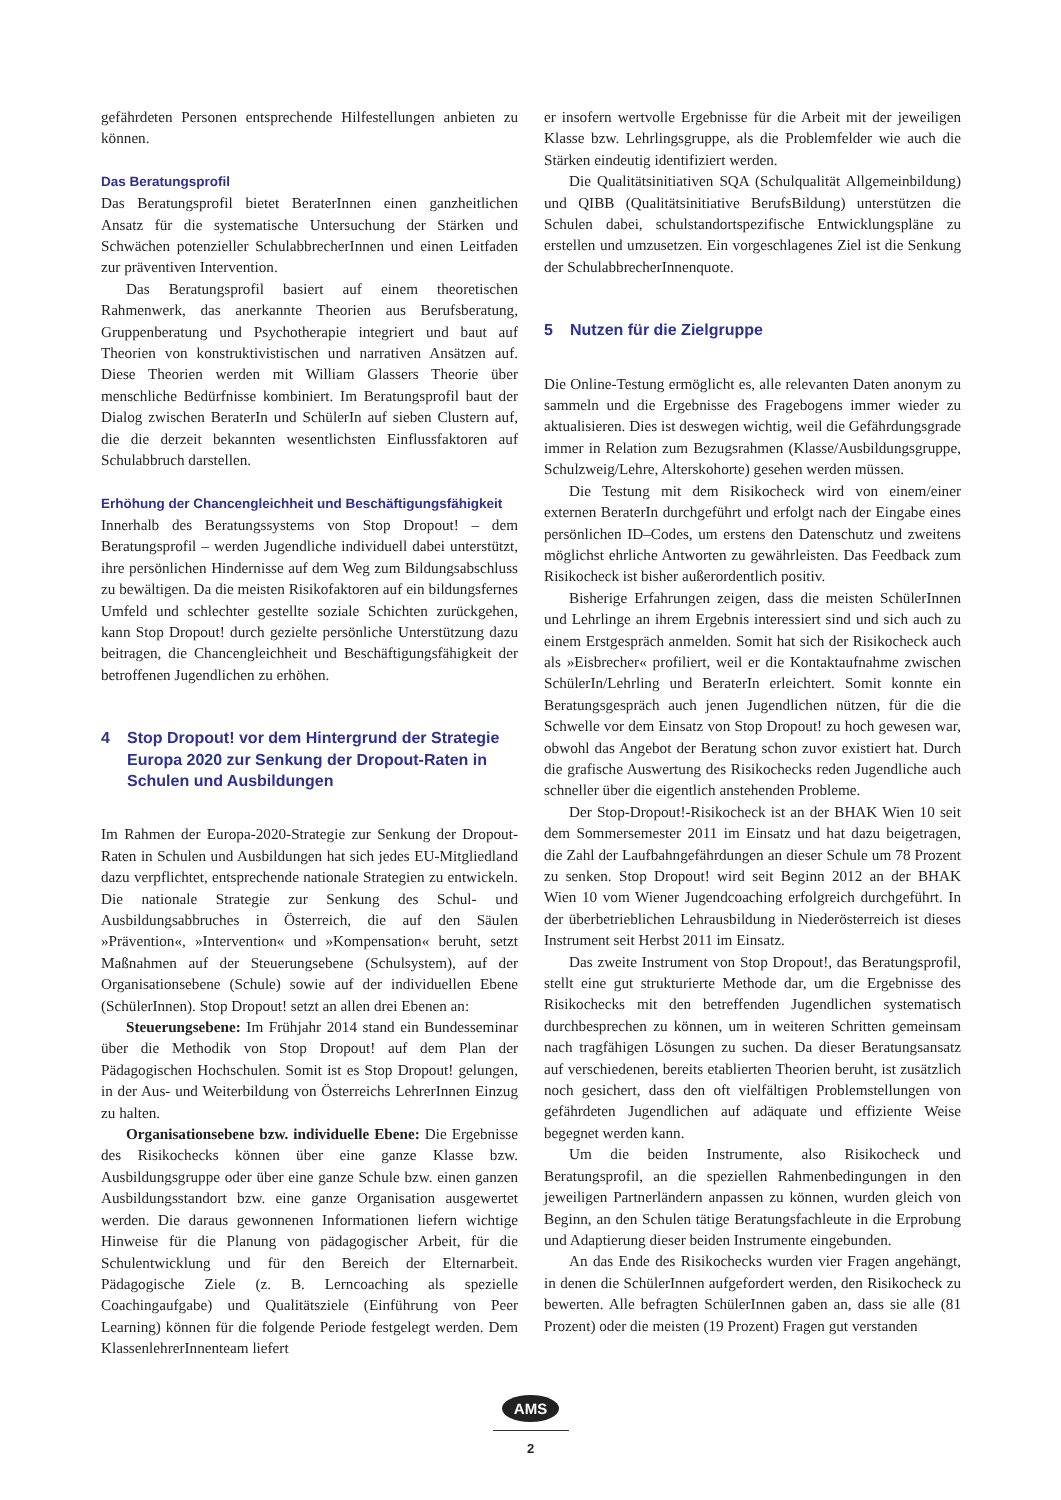gefährdeten Personen entsprechende Hilfestellungen anbieten zu können.
Das Beratungsprofil
Das Beratungsprofil bietet BeraterInnen einen ganzheitlichen Ansatz für die systematische Untersuchung der Stärken und Schwächen potenzieller SchulabbrecherInnen und einen Leitfaden zur präventiven Intervention.
Das Beratungsprofil basiert auf einem theoretischen Rahmenwerk, das anerkannte Theorien aus Berufsberatung, Gruppenberatung und Psychotherapie integriert und baut auf Theorien von konstruktivistischen und narrativen Ansätzen auf. Diese Theorien werden mit William Glassers Theorie über menschliche Bedürfnisse kombiniert. Im Beratungsprofil baut der Dialog zwischen BeraterIn und SchülerIn auf sieben Clustern auf, die die derzeit bekannten wesentlichsten Einflussfaktoren auf Schulabbruch darstellen.
Erhöhung der Chancengleichheit und Beschäftigungsfähigkeit
Innerhalb des Beratungssystems von Stop Dropout! – dem Beratungsprofil – werden Jugendliche individuell dabei unterstützt, ihre persönlichen Hindernisse auf dem Weg zum Bildungsabschluss zu bewältigen. Da die meisten Risikofaktoren auf ein bildungsfernes Umfeld und schlechter gestellte soziale Schichten zurückgehen, kann Stop Dropout! durch gezielte persönliche Unterstützung dazu beitragen, die Chancengleichheit und Beschäftigungsfähigkeit der betroffenen Jugendlichen zu erhöhen.
4 Stop Dropout! vor dem Hintergrund der Strategie Europa 2020 zur Senkung der Dropout-Raten in Schulen und Ausbildungen
Im Rahmen der Europa-2020-Strategie zur Senkung der Dropout-Raten in Schulen und Ausbildungen hat sich jedes EU-Mitgliedland dazu verpflichtet, entsprechende nationale Strategien zu entwickeln. Die nationale Strategie zur Senkung des Schul- und Ausbildungsabbruches in Österreich, die auf den Säulen »Prävention«, »Intervention« und »Kompensation« beruht, setzt Maßnahmen auf der Steuerungsebene (Schulsystem), auf der Organisationsebene (Schule) sowie auf der individuellen Ebene (SchülerInnen). Stop Dropout! setzt an allen drei Ebenen an:
Steuerungsebene: Im Frühjahr 2014 stand ein Bundesseminar über die Methodik von Stop Dropout! auf dem Plan der Pädagogischen Hochschulen. Somit ist es Stop Dropout! gelungen, in der Aus- und Weiterbildung von Österreichs LehrerInnen Einzug zu halten.
Organisationsebene bzw. individuelle Ebene: Die Ergebnisse des Risikochecks können über eine ganze Klasse bzw. Ausbildungsgruppe oder über eine ganze Schule bzw. einen ganzen Ausbildungsstandort bzw. eine ganze Organisation ausgewertet werden. Die daraus gewonnenen Informationen liefern wichtige Hinweise für die Planung von pädagogischer Arbeit, für die Schulentwicklung und für den Bereich der Elternarbeit. Pädagogische Ziele (z. B. Lerncoaching als spezielle Coachingaufgabe) und Qualitätsziele (Einführung von Peer Learning) können für die folgende Periode festgelegt werden. Dem KlassenlehrerInnenteam liefert
er insofern wertvolle Ergebnisse für die Arbeit mit der jeweiligen Klasse bzw. Lehrlingsgruppe, als die Problemfelder wie auch die Stärken eindeutig identifiziert werden.
Die Qualitätsinitiativen SQA (Schulqualität Allgemeinbildung) und QIBB (Qualitätsinitiative BerufsBildung) unterstützen die Schulen dabei, schulstandortspezifische Entwicklungspläne zu erstellen und umzusetzen. Ein vorgeschlagenes Ziel ist die Senkung der SchulabbrecherInnenquote.
5 Nutzen für die Zielgruppe
Die Online-Testung ermöglicht es, alle relevanten Daten anonym zu sammeln und die Ergebnisse des Fragebogens immer wieder zu aktualisieren. Dies ist deswegen wichtig, weil die Gefährdungsgrade immer in Relation zum Bezugsrahmen (Klasse/Ausbildungsgruppe, Schulzweig/Lehre, Alterskohorte) gesehen werden müssen.
Die Testung mit dem Risikocheck wird von einem/einer externen BeraterIn durchgeführt und erfolgt nach der Eingabe eines persönlichen ID–Codes, um erstens den Datenschutz und zweitens möglichst ehrliche Antworten zu gewährleisten. Das Feedback zum Risikocheck ist bisher außerordentlich positiv.
Bisherige Erfahrungen zeigen, dass die meisten SchülerInnen und Lehrlinge an ihrem Ergebnis interessiert sind und sich auch zu einem Erstgespräch anmelden. Somit hat sich der Risikocheck auch als »Eisbrecher« profiliert, weil er die Kontaktaufnahme zwischen SchülerIn/Lehrling und BeraterIn erleichtert. Somit konnte ein Beratungsgespräch auch jenen Jugendlichen nützen, für die die Schwelle vor dem Einsatz von Stop Dropout! zu hoch gewesen war, obwohl das Angebot der Beratung schon zuvor existiert hat. Durch die grafische Auswertung des Risikochecks reden Jugendliche auch schneller über die eigentlich anstehenden Probleme.
Der Stop-Dropout!-Risikocheck ist an der BHAK Wien 10 seit dem Sommersemester 2011 im Einsatz und hat dazu beigetragen, die Zahl der Laufbahngefährdungen an dieser Schule um 78 Prozent zu senken. Stop Dropout! wird seit Beginn 2012 an der BHAK Wien 10 vom Wiener Jugendcoaching erfolgreich durchgeführt. In der überbetrieblichen Lehrausbildung in Niederösterreich ist dieses Instrument seit Herbst 2011 im Einsatz.
Das zweite Instrument von Stop Dropout!, das Beratungsprofil, stellt eine gut strukturierte Methode dar, um die Ergebnisse des Risikochecks mit den betreffenden Jugendlichen systematisch durchbesprechen zu können, um in weiteren Schritten gemeinsam nach tragfähigen Lösungen zu suchen. Da dieser Beratungsansatz auf verschiedenen, bereits etablierten Theorien beruht, ist zusätzlich noch gesichert, dass den oft vielfältigen Problemstellungen von gefährdeten Jugendlichen auf adäquate und effiziente Weise begegnet werden kann.
Um die beiden Instrumente, also Risikocheck und Beratungsprofil, an die speziellen Rahmenbedingungen in den jeweiligen Partnerländern anpassen zu können, wurden gleich von Beginn, an den Schulen tätige Beratungsfachleute in die Erprobung und Adaptierung dieser beiden Instrumente eingebunden.
An das Ende des Risikochecks wurden vier Fragen angehängt, in denen die SchülerInnen aufgefordert werden, den Risikocheck zu bewerten. Alle befragten SchülerInnen gaben an, dass sie alle (81 Prozent) oder die meisten (19 Prozent) Fragen gut verstanden
AMS
2